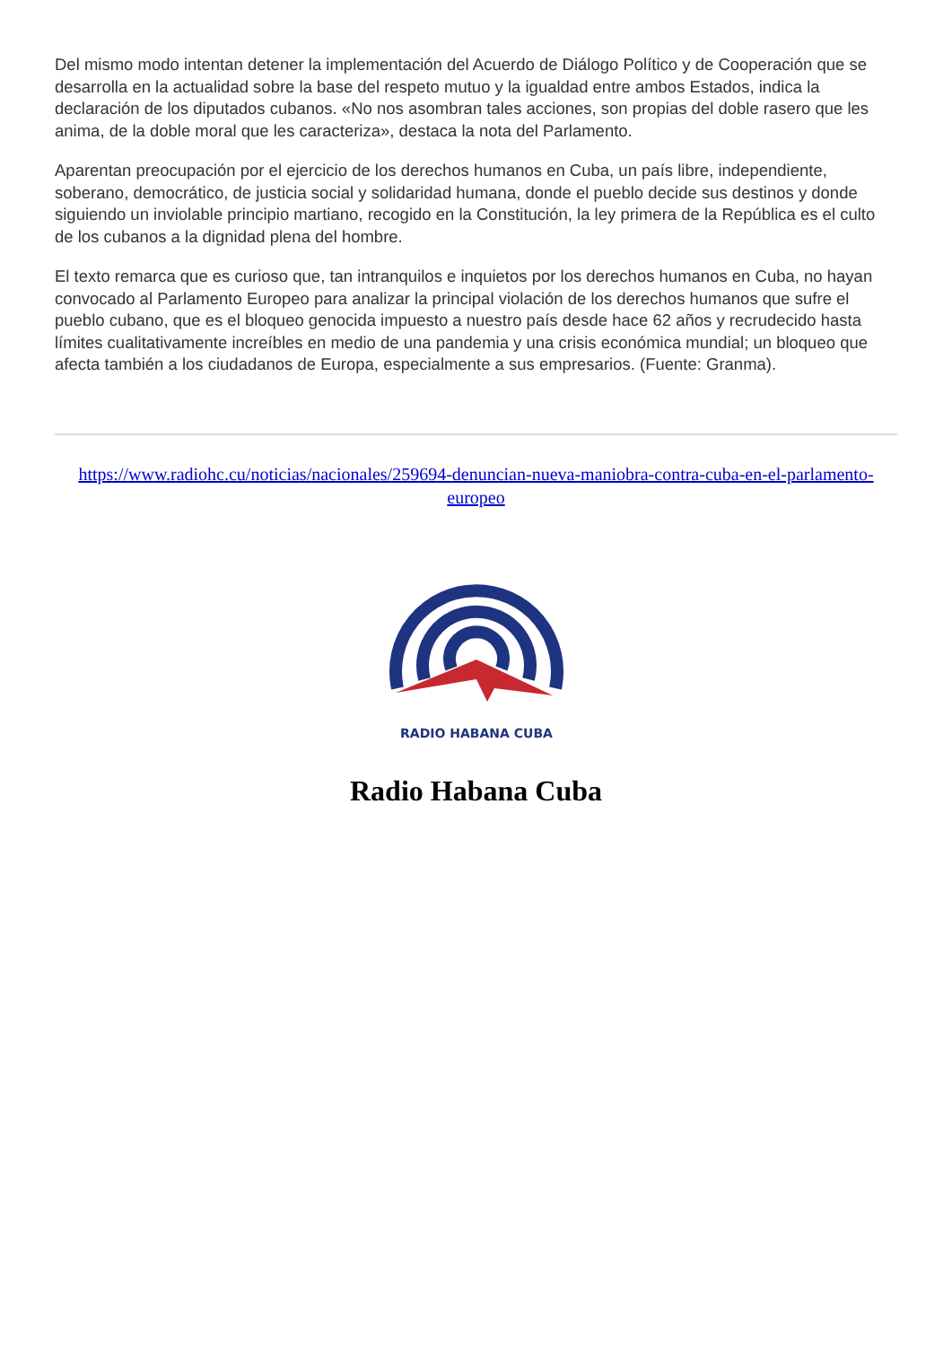Del mismo modo intentan detener la implementación del Acuerdo de Diálogo Político y de Cooperación que se desarrolla en la actualidad sobre la base del respeto mutuo y la igualdad entre ambos Estados, indica la declaración de los diputados cubanos. «No nos asombran tales acciones, son propias del doble rasero que les anima, de la doble moral que les caracteriza», destaca la nota del Parlamento.
Aparentan preocupación por el ejercicio de los derechos humanos en Cuba, un país libre, independiente, soberano, democrático, de justicia social y solidaridad humana, donde el pueblo decide sus destinos y donde siguiendo un inviolable principio martiano, recogido en la Constitución, la ley primera de la República es el culto de los cubanos a la dignidad plena del hombre.
El texto remarca que es curioso que, tan intranquilos e inquietos por los derechos humanos en Cuba, no hayan convocado al Parlamento Europeo para analizar la principal violación de los derechos humanos que sufre el pueblo cubano, que es el bloqueo genocida impuesto a nuestro país desde hace 62 años y recrudecido hasta límites cualitativamente increíbles en medio de una pandemia y una crisis económica mundial; un bloqueo que afecta también a los ciudadanos de Europa, especialmente a sus empresarios. (Fuente: Granma).
https://www.radiohc.cu/noticias/nacionales/259694-denuncian-nueva-maniobra-contra-cuba-en-el-parlamento-europeo
RADIO HABANA CUBA
Radio Habana Cuba